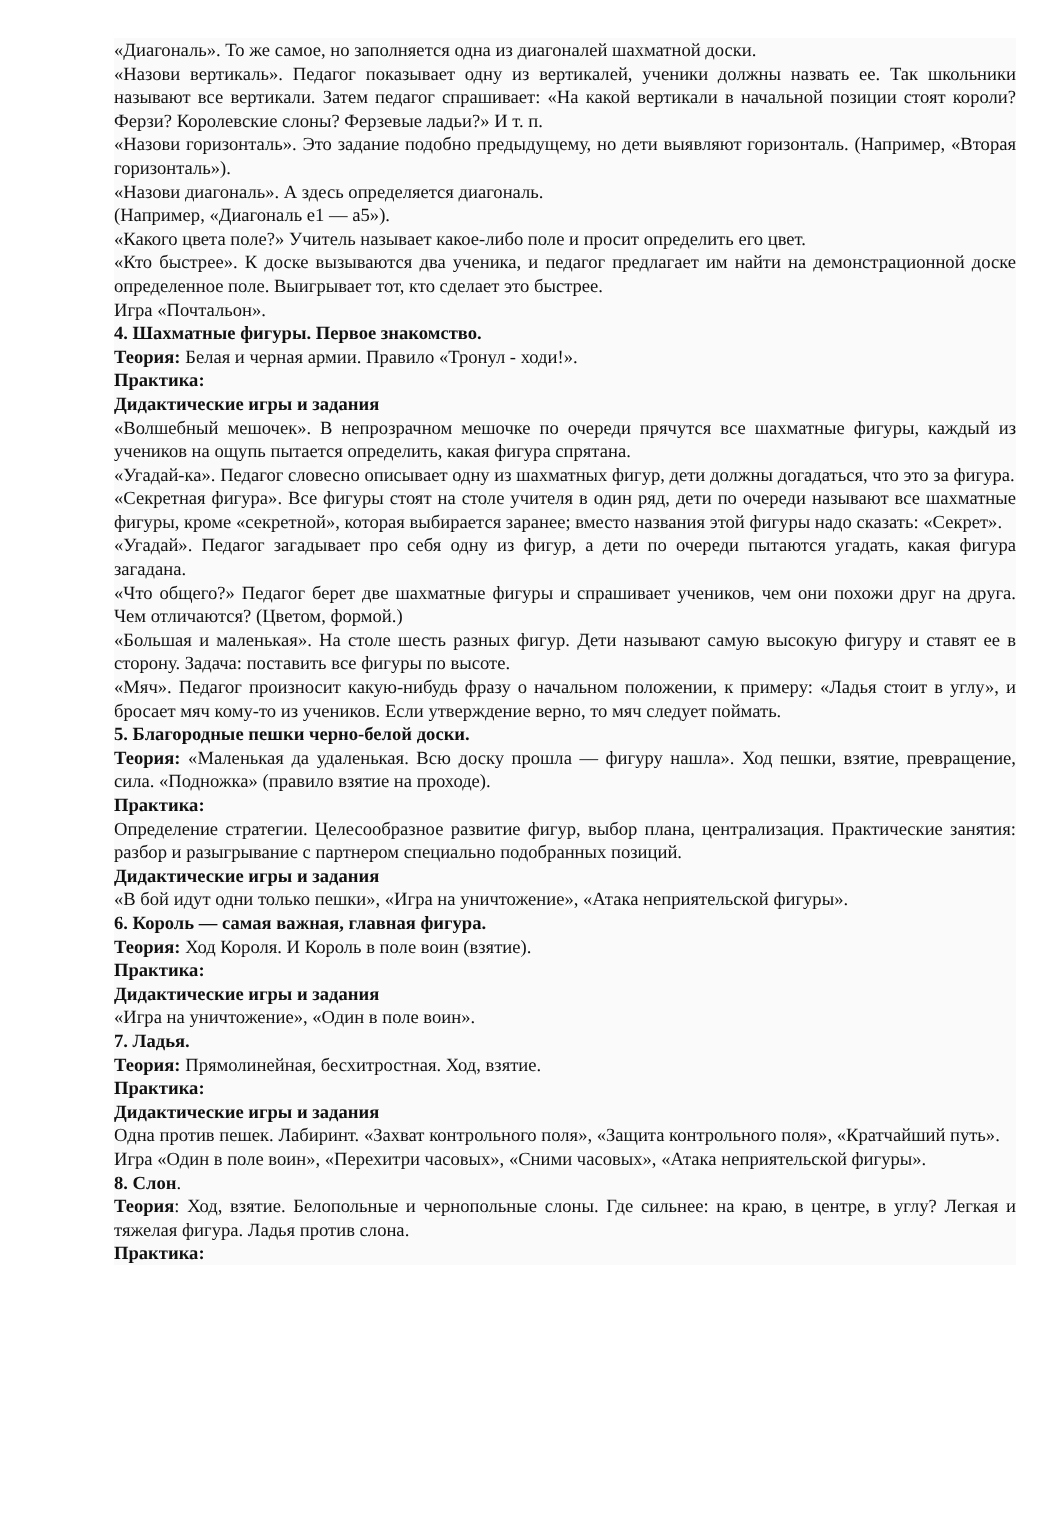«Диагональ». То же самое, но заполняется одна из диагоналей шахматной доски.
«Назови вертикаль». Педагог показывает одну из вертикалей, ученики должны назвать ее. Так школьники называют все вертикали. Затем педагог спрашивает: «На какой вертикали в начальной позиции стоят короли? Ферзи? Королевские слоны? Ферзевые ладьи?» И т. п.
«Назови горизонталь». Это задание подобно предыдущему, но дети выявляют горизонталь. (Например, «Вторая горизонталь»).
«Назови диагональ». А здесь определяется диагональ.
(Например, «Диагональ е1 — а5»).
«Какого цвета поле?» Учитель называет какое-либо поле и просит определить его цвет.
«Кто быстрее». К доске вызываются два ученика, и педагог предлагает им найти на демонстрационной доске определенное поле. Выигрывает тот, кто сделает это быстрее.
Игра «Почтальон».
4. Шахматные фигуры. Первое знакомство.
Теория: Белая и черная армии. Правило «Тронул - ходи!».
Практика:
Дидактические игры и задания
«Волшебный мешочек». В непрозрачном мешочке по очереди прячутся все шахматные фигуры, каждый из учеников на ощупь пытается определить, какая фигура спрятана.
«Угадай-ка». Педагог словесно описывает одну из шахматных фигур, дети должны догадаться, что это за фигура.
«Секретная фигура». Все фигуры стоят на столе учителя в один ряд, дети по очереди называют все шахматные фигуры, кроме «секретной», которая выбирается заранее; вместо названия этой фигуры надо сказать: «Секрет».
«Угадай». Педагог загадывает про себя одну из фигур, а дети по очереди пытаются угадать, какая фигура загадана.
«Что общего?» Педагог берет две шахматные фигуры и спрашивает учеников, чем они похожи друг на друга. Чем отличаются? (Цветом, формой.)
«Большая и маленькая». На столе шесть разных фигур. Дети называют самую высокую фигуру и ставят ее в сторону. Задача: поставить все фигуры по высоте.
«Мяч». Педагог произносит какую-нибудь фразу о начальном положении, к примеру: «Ладья стоит в углу», и бросает мяч кому-то из учеников. Если утверждение верно, то мяч следует поймать.
5. Благородные пешки черно-белой доски.
Теория: «Маленькая да удаленькая. Всю доску прошла — фигуру нашла». Ход пешки, взятие, превращение, сила. «Подножка» (правило взятие на проходе).
Практика:
Определение стратегии. Целесообразное развитие фигур, выбор плана, централизация. Практические занятия: разбор и разыгрывание с партнером специально подобранных позиций.
Дидактические игры и задания
«В бой идут одни только пешки», «Игра на уничтожение», «Атака неприятельской фигуры».
6. Король — самая важная, главная фигура.
Теория: Ход Короля. И Король в поле воин (взятие).
Практика:
Дидактические игры и задания
«Игра на уничтожение», «Один в поле воин».
7. Ладья.
Теория: Прямолинейная, бесхитростная. Ход, взятие.
Практика:
Дидактические игры и задания
Одна против пешек. Лабиринт. «Захват контрольного поля», «Защита контрольного поля», «Кратчайший путь».
Игра «Один в поле воин», «Перехитри часовых», «Сними часовых», «Атака неприятельской фигуры».
8. Слон.
Теория: Ход, взятие. Белопольные и чернопольные слоны. Где сильнее: на краю, в центре, в углу? Легкая и тяжелая фигура. Ладья против слона.
Практика: